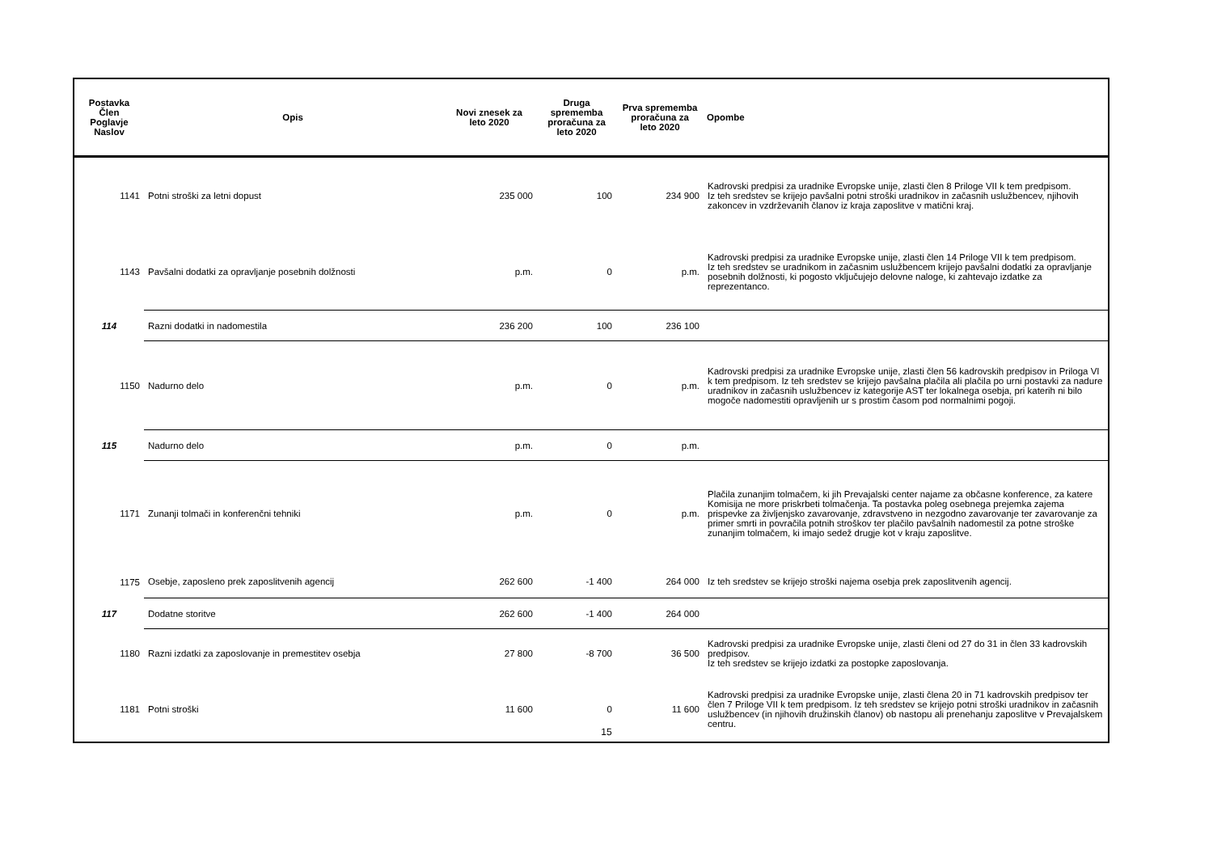| Postavka Člen Poglavje Naslov | Opis | Novi znesek za leto 2020 | Druga sprememba proračuna za leto 2020 | Prva sprememba proračuna za leto 2020 | Opombe |
| --- | --- | --- | --- | --- | --- |
| 1141 | Potni stroški za letni dopust | 235 000 | 100 | 234 900 | Kadrovski predpisi za uradnike Evropske unije, zlasti člen 8 Priloge VII k tem predpisom. Iz teh sredstev se krijejo pavšalni potni stroški uradnikov in začasnih uslužbencev, njihovih zakoncev in vzdrževanih članov iz kraja zaposlitve v matični kraj. |
| 1143 | Pavšalni dodatki za opravljanje posebnih dolžnosti | p.m. | 0 | p.m. | Kadrovski predpisi za uradnike Evropske unije, zlasti člen 14 Priloge VII k tem predpisom. Iz teh sredstev se uradnikom in začasnim uslužbencem krijejo pavšalni dodatki za opravljanje posebnih dolžnosti, ki pogosto vključujejo delovne naloge, ki zahtevajo izdatke za reprezentanco. |
| 114 | Razni dodatki in nadomestila | 236 200 | 100 | 236 100 | |
| 1150 | Nadurno delo | p.m. | 0 | p.m. | Kadrovski predpisi za uradnike Evropske unije, zlasti člen 56 kadrovskih predpisov in Priloga VI k tem predpisom. Iz teh sredstev se krijejo pavšalna plačila ali plačila po urni postavki za nadure uradnikov in začasnih uslužbencev iz kategorije AST ter lokalnega osebja, pri katerih ni bilo mogoče nadomestiti opravljenih ur s prostim časom pod normalnimi pogoji. |
| 115 | Nadurno delo | p.m. | 0 | p.m. | |
| 1171 | Zunanji tolmači in konferenčni tehniki | p.m. | 0 | p.m. | Plačila zunanjim tolmačem, ki jih Prevajalski center najame za občasne konference, za katere Komisija ne more priskrbeti tolmačenja. Ta postavka poleg osebnega prejemka zajema prispevke za življenjsko zavarovanje, zdravstveno in nezgodno zavarovanje ter zavarovanje za primer smrti in povračila potnih stroškov ter plačilo pavšalnih nadomestil za potne stroške zunanjim tolmačem, ki imajo sedež drugje kot v kraju zaposlitve. |
| 1175 | Osebje, zaposleno prek zaposlitvenih agencij | 262 600 | -1 400 | 264 000 | Iz teh sredstev se krijejo stroški najema osebja prek zaposlitvenih agencij. |
| 117 | Dodatne storitve | 262 600 | -1 400 | 264 000 | |
| 1180 | Razni izdatki za zaposlovanje in premestitev osebja | 27 800 | -8 700 | 36 500 | Kadrovski predpisi za uradnike Evropske unije, zlasti členi od 27 do 31 in člen 33 kadrovskih predpisov. Iz teh sredstev se krijejo izdatki za postopke zaposlovanja. |
| 1181 | Potni stroški | 11 600 | 0 | 11 600 | Kadrovski predpisi za uradnike Evropske unije, zlasti člena 20 in 71 kadrovskih predpisov ter člen 7 Priloge VII k tem predpisom. Iz teh sredstev se krijejo potni stroški uradnikov in začasnih uslužbencev (in njihovih družinskih članov) ob nastopu ali prenehanju zaposlitve v Prevajalskem centru. |
15